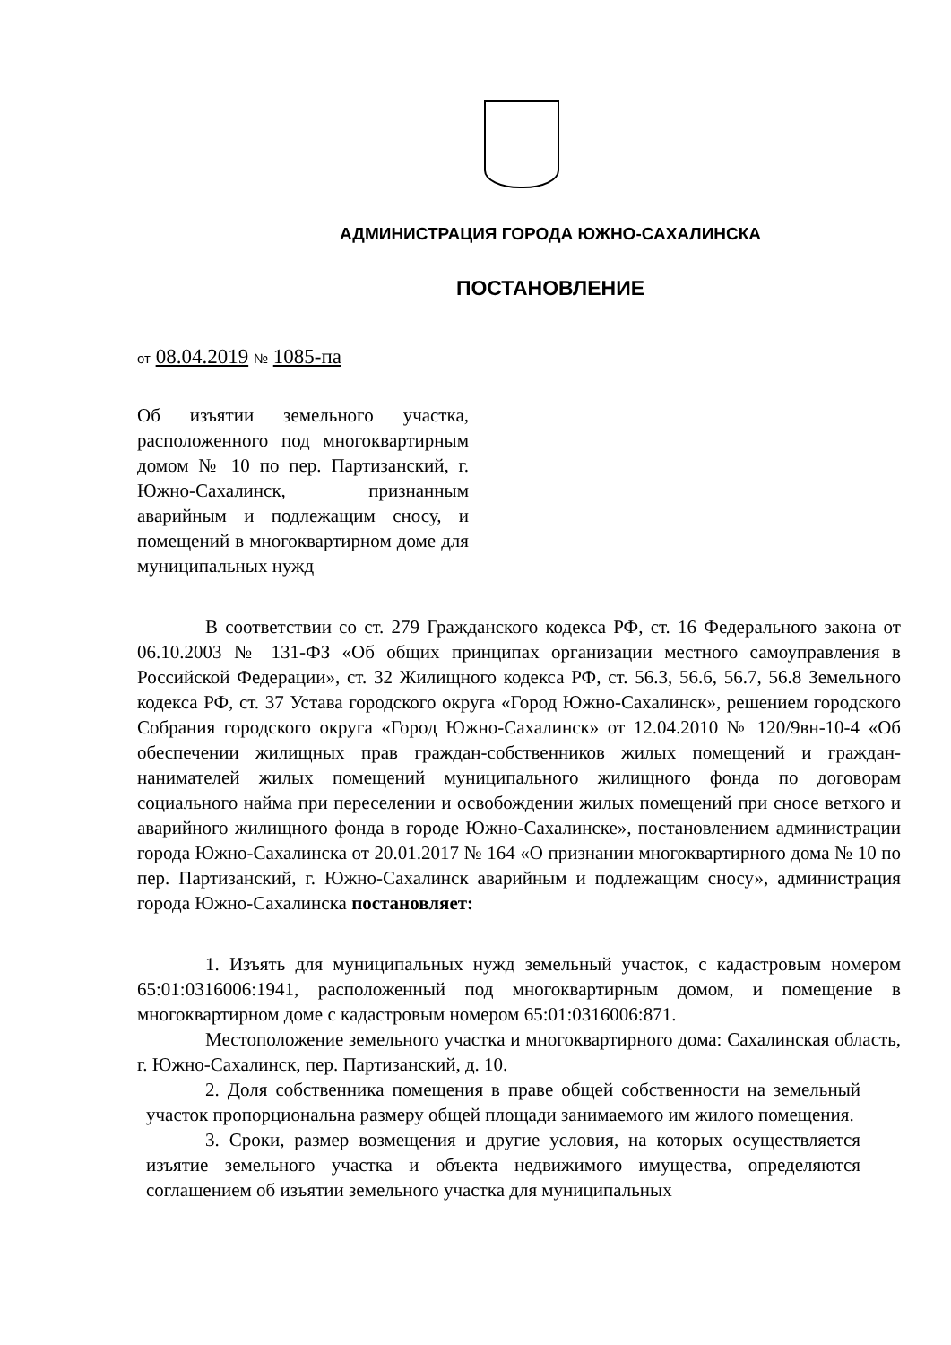АДМИНИСТРАЦИЯ ГОРОДА ЮЖНО-САХАЛИНСКА
ПОСТАНОВЛЕНИЕ
от 08.04.2019 № 1085-па
Об изъятии земельного участка, расположенного под многоквартирным домом № 10 по пер. Партизанский, г. Южно-Сахалинск, признанным аварийным и подлежащим сносу, и помещений в многоквартирном доме для муниципальных нужд
В соответствии со ст. 279 Гражданского кодекса РФ, ст. 16 Федерального закона от 06.10.2003 № 131-ФЗ «Об общих принципах организации местного самоуправления в Российской Федерации», ст. 32 Жилищного кодекса РФ, ст. 56.3, 56.6, 56.7, 56.8 Земельного кодекса РФ, ст. 37 Устава городского округа «Город Южно-Сахалинск», решением городского Собрания городского округа «Город Южно-Сахалинск» от 12.04.2010 № 120/9вн-10-4 «Об обеспечении жилищных прав граждан-собственников жилых помещений и граждан-нанимателей жилых помещений муниципального жилищного фонда по договорам социального найма при переселении и освобождении жилых помещений при сносе ветхого и аварийного жилищного фонда в городе Южно-Сахалинске», постановлением администрации города Южно-Сахалинска от 20.01.2017 № 164 «О признании многоквартирного дома № 10 по пер. Партизанский, г. Южно-Сахалинск аварийным и подлежащим сносу», администрация города Южно-Сахалинска постановляет:
1. Изъять для муниципальных нужд земельный участок, с кадастровым номером 65:01:0316006:1941, расположенный под многоквартирным домом, и помещение в многоквартирном доме с кадастровым номером 65:01:0316006:871.
Местоположение земельного участка и многоквартирного дома: Сахалинская область, г. Южно-Сахалинск, пер. Партизанский, д. 10.
2. Доля собственника помещения в праве общей собственности на земельный участок пропорциональна размеру общей площади занимаемого им жилого помещения.
3. Сроки, размер возмещения и другие условия, на которых осуществляется изъятие земельного участка и объекта недвижимого имущества, определяются соглашением об изъятии земельного участка для муниципальных